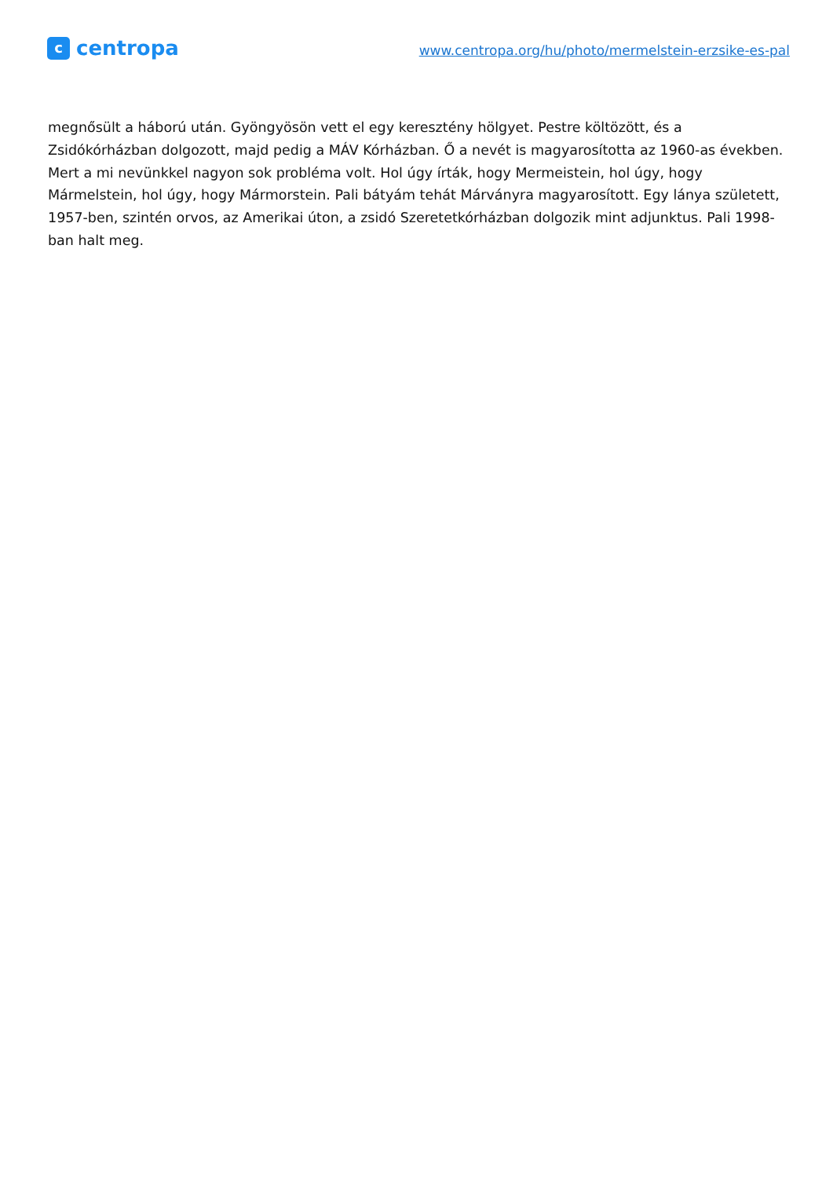c
centropa
www.centropa.org/hu/photo/mermelstein-erzsike-es-pal
megnősült a háború után. Gyöngyösön vett el egy keresztény hölgyet. Pestre költözött, és a Zsidókórházban dolgozott, majd pedig a MÁV Kórházban. Ő a nevét is magyarosította az 1960-as években. Mert a mi nevünkkel nagyon sok probléma volt. Hol úgy írták, hogy Mermeistein, hol úgy, hogy Mármelstein, hol úgy, hogy Mármorstein. Pali bátyám tehát Márványra magyarosított. Egy lánya született, 1957-ben, szintén orvos, az Amerikai úton, a zsidó Szeretetkórházban dolgozik mint adjunktus. Pali 1998-ban halt meg.